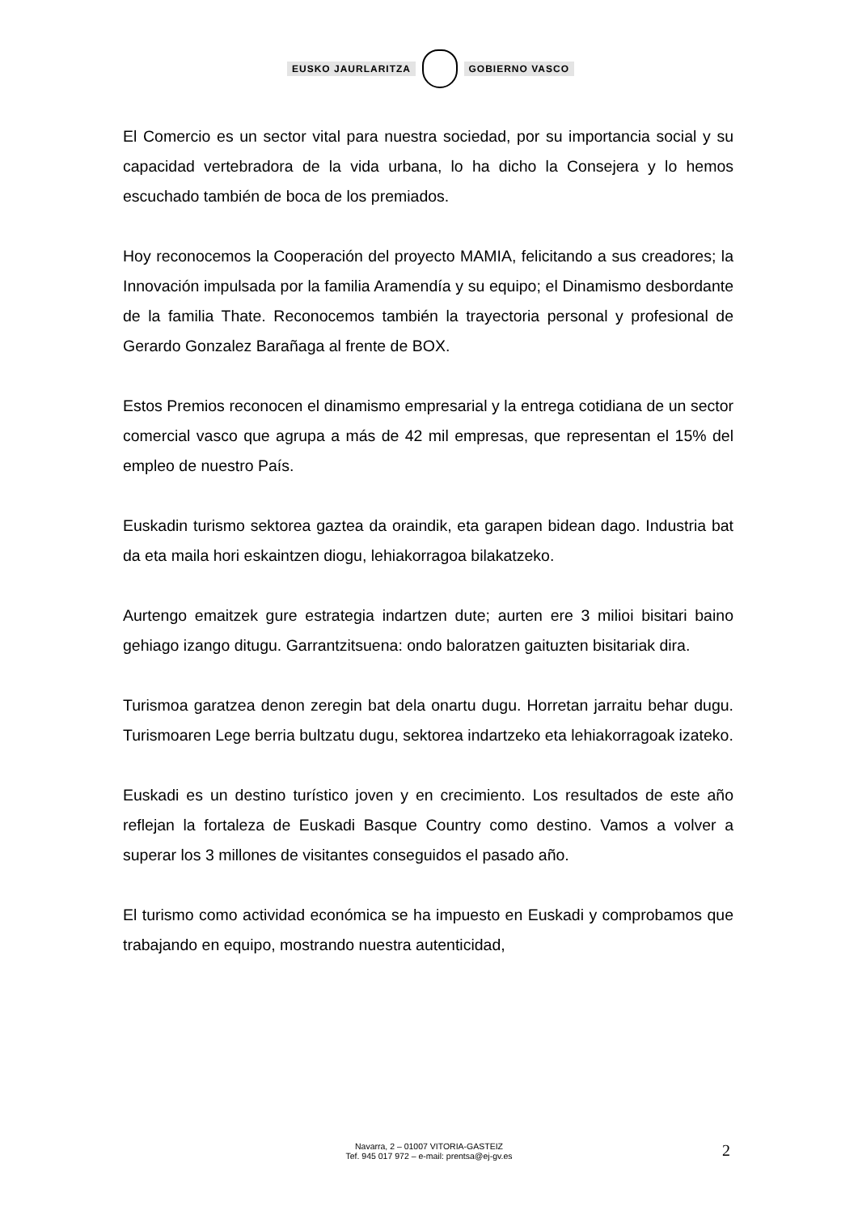EUSKO JAURLARITZA GOBIERNO VASCO
El Comercio es un sector vital para nuestra sociedad, por su importancia social y su capacidad vertebradora de la vida urbana, lo ha dicho la Consejera y lo hemos escuchado también de boca de los premiados.
Hoy reconocemos la Cooperación del proyecto MAMIA, felicitando a sus creadores; la Innovación impulsada por la familia Aramendía y su equipo; el Dinamismo desbordante de la familia Thate. Reconocemos también la trayectoria personal y profesional de Gerardo Gonzalez Barañaga al frente de BOX.
Estos Premios reconocen el dinamismo empresarial y la entrega cotidiana de un sector comercial vasco que agrupa a más de 42 mil empresas, que representan el 15% del empleo de nuestro País.
Euskadin turismo sektorea gaztea da oraindik, eta garapen bidean dago. Industria bat da eta maila hori eskaintzen diogu, lehiakorragoa bilakatzeko.
Aurtengo emaitzek gure estrategia indartzen dute; aurten ere 3 milioi bisitari baino gehiago izango ditugu. Garrantzitsuena: ondo baloratzen gaituzten bisitariak dira.
Turismoa garatzea denon zeregin bat dela onartu dugu. Horretan jarraitu behar dugu. Turismoaren Lege berria bultzatu dugu, sektorea indartzeko eta lehiakorragoak izateko.
Euskadi es un destino turístico joven y en crecimiento. Los resultados de este año reflejan la fortaleza de Euskadi Basque Country como destino. Vamos a volver a superar los 3 millones de visitantes conseguidos el pasado año.
El turismo como actividad económica se ha impuesto en Euskadi y comprobamos que trabajando en equipo, mostrando nuestra autenticidad,
Navarra, 2 – 01007 VITORIA-GASTEIZ
Tef. 945 017 972 – e-mail: prentsa@ej-gv.es
2